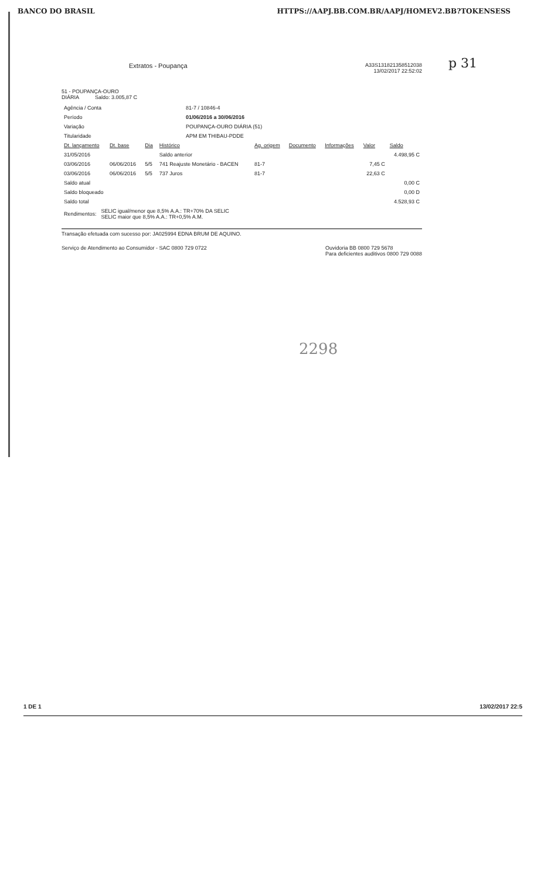BANCO DO BRASIL HTTPS://AAPJ.BB.COM.BR/AAPJ/HOMEV2.BB?TOKENSESS
p 31
Extratos - Poupança
A33S131821358512038
13/02/2017 22:52:02
51 - POUPANÇA-OURO
DIÁRIA Saldo: 3.005,87 C
| Agência / Conta | 81-7 / 10846-4 |
| Período | 01/06/2016 a 30/06/2016 |
| Variação | POUPANÇA-OURO DIÁRIA (51) |
| Titularidade | APM EM THIBAU-PDDE |
| Dt. lançamento | Dt. base | Dia | Histórico | Ag. origem | Documento | Informações | Valor | Saldo |
| --- | --- | --- | --- | --- | --- | --- | --- | --- |
| 31/05/2016 | | | Saldo anterior | | | | | 4.498,95 C |
| 03/06/2016 | 06/06/2016 | 5/5 | 741 Reajuste Monetário - BACEN | 81-7 | | | 7,45 C | |
| 03/06/2016 | 06/06/2016 | 5/5 | 737 Juros | 81-7 | | | 22,63 C | |
| Saldo atual | | | | | | | | 0,00 C |
| Saldo bloqueado | | | | | | | | 0,00 D |
| Saldo total | | | | | | | | 4.528,93 C |
| Rendimentos: | SELIC igual/menor que 8,5% A.A.: TR+70% DA SELIC SELIC maior que 8,5% A.A.: TR+0,5% A.M. |
Transação efetuada com sucesso por: JA025994 EDNA BRUM DE AQUINO.
Serviço de Atendimento ao Consumidor - SAC 0800 729 0722
Ouvidoria BB 0800 729 5678
Para deficientes auditivos 0800 729 0088
2298
1 DE 1 13/02/2017 22:5